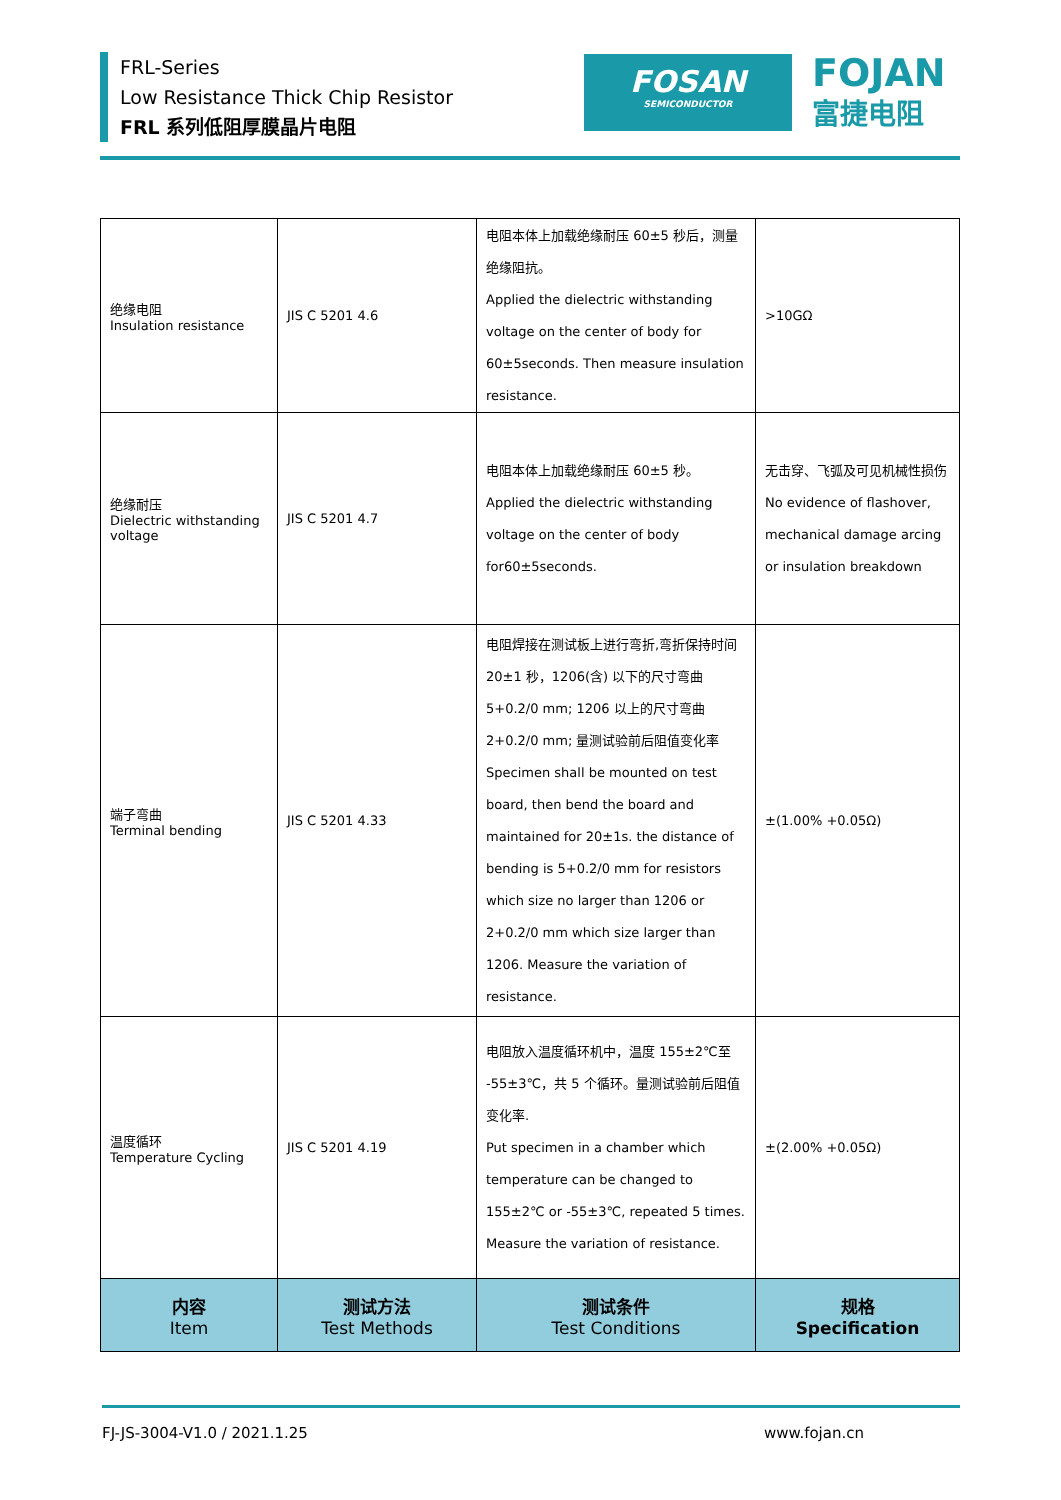FRL-Series
Low Resistance Thick Chip Resistor
FRL 系列低阻厚膜晶片电阻
FOSAN
SEMICONDUCTOR
FOJAN
富捷电阻
| 绝缘电阻 Insulation resistance | JIS C 5201 4.6 | 电阻本体上加载绝缘耐压 60±5 秒后，测量绝缘阻抗。 Applied the dielectric withstanding voltage on the center of body for 60±5seconds. Then measure insulation resistance. | >10GΩ |
| 绝缘耐压 Dielectric withstanding voltage | JIS C 5201 4.7 | 电阻本体上加载绝缘耐压 60±5 秒。 Applied the dielectric withstanding voltage on the center of body for60±5seconds. | 无击穿、飞弧及可见机械性损伤 No evidence of flashover, mechanical damage arcing or insulation breakdown |
| 端子弯曲 Terminal bending | JIS C 5201 4.33 | 电阻焊接在测试板上进行弯折,弯折保持时间 20±1 秒，1206(含) 以下的尺寸弯曲 5+0.2/0 mm; 1206 以上的尺寸弯曲 2+0.2/0 mm; 量测试验前后阻值变化率 Specimen shall be mounted on test board, then bend the board and maintained for 20±1s. the distance of bending is 5+0.2/0 mm for resistors which size no larger than 1206 or 2+0.2/0 mm which size larger than 1206. Measure the variation of resistance. | ±(1.00% +0.05Ω) |
| 温度循环 Temperature Cycling | JIS C 5201 4.19 | 电阻放入温度循环机中，温度 155±2℃至 -55±3℃，共 5 个循环。量测试验前后阻值变化率. Put specimen in a chamber which temperature can be changed to 155±2℃ or -55±3℃, repeated 5 times. Measure the variation of resistance. | ±(2.00% +0.05Ω) |
| 内容 Item | 测试方法 Test Methods | 测试条件 Test Conditions | 规格 Specification |
FJ-JS-3004-V1.0 / 2021.1.25 www.fojan.cn